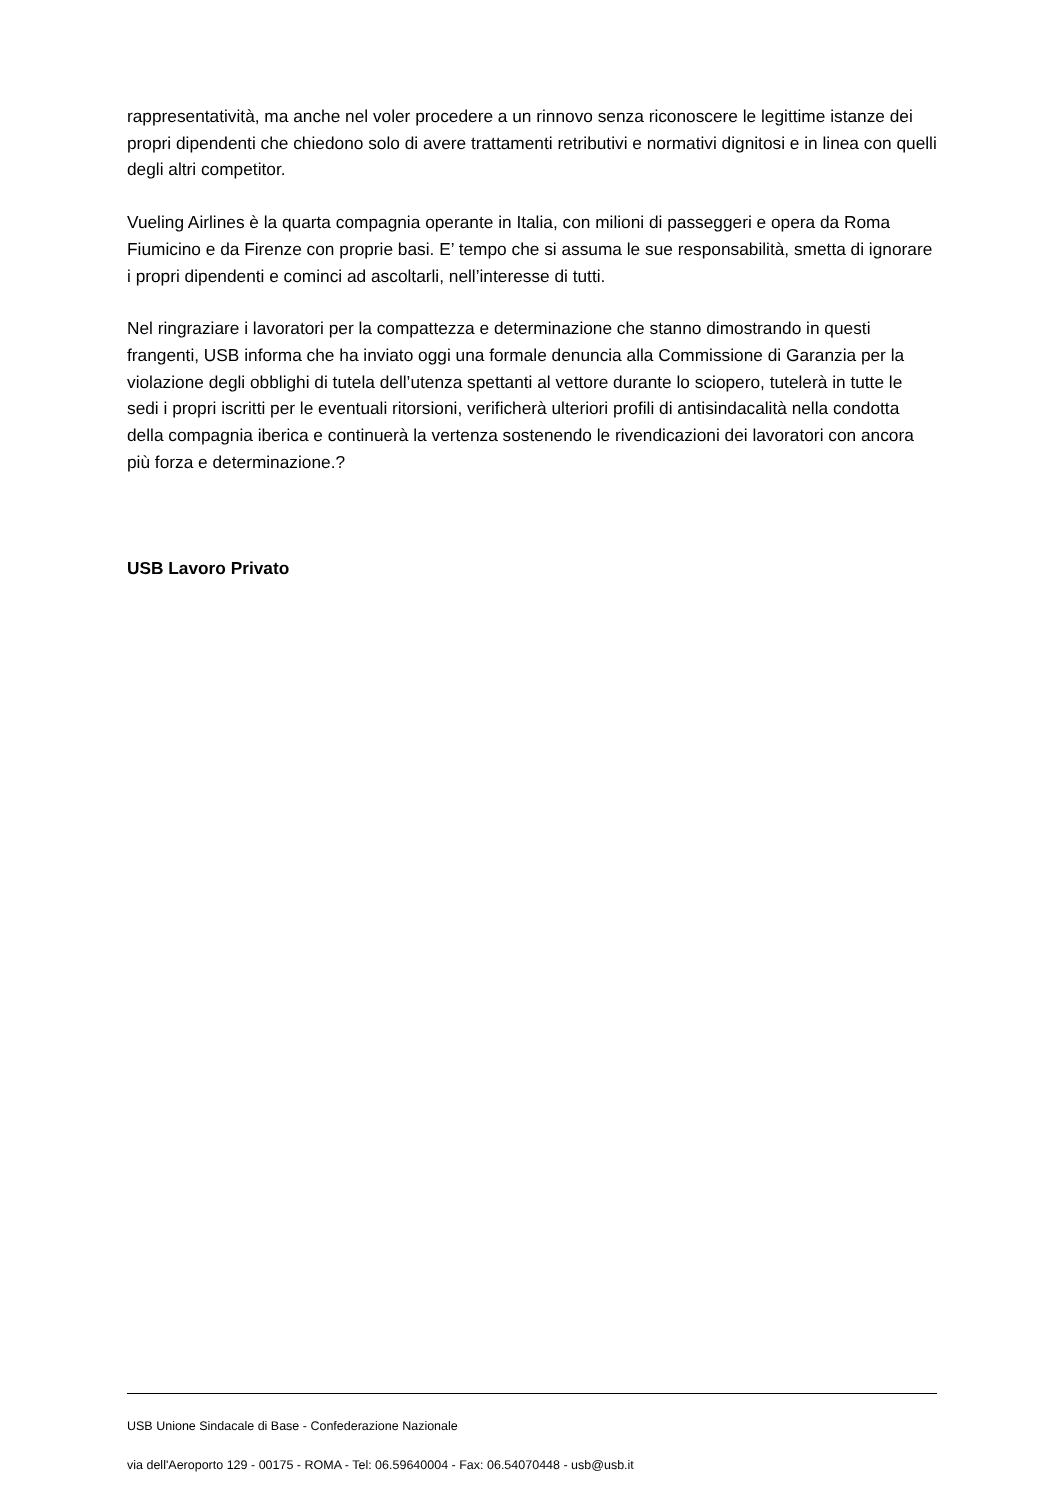rappresentatività, ma anche nel voler procedere a un rinnovo senza riconoscere le legittime istanze dei propri dipendenti che chiedono solo di avere trattamenti retributivi e normativi dignitosi e in linea con quelli degli altri competitor.
Vueling Airlines è la quarta compagnia operante in Italia, con milioni di passeggeri e opera da Roma Fiumicino e da Firenze con proprie basi. E’ tempo che si assuma le sue responsabilità, smetta di ignorare i propri dipendenti e cominci ad ascoltarli, nell’interesse di tutti.
Nel ringraziare i lavoratori per la compattezza e determinazione che stanno dimostrando in questi frangenti, USB informa che ha inviato oggi una formale denuncia alla Commissione di Garanzia per la violazione degli obblighi di tutela dell’utenza spettanti al vettore durante lo sciopero, tutelerà in tutte le sedi i propri iscritti per le eventuali ritorsioni, verificherà ulteriori profili di antisindacalità nella condotta della compagnia iberica e continuerà la vertenza sostenendo le rivendicazioni dei lavoratori con ancora più forza e determinazione.?
USB Lavoro Privato
USB Unione Sindacale di Base - Confederazione Nazionale
via dell'Aeroporto 129 - 00175 - ROMA - Tel: 06.59640004 - Fax: 06.54070448 - usb@usb.it